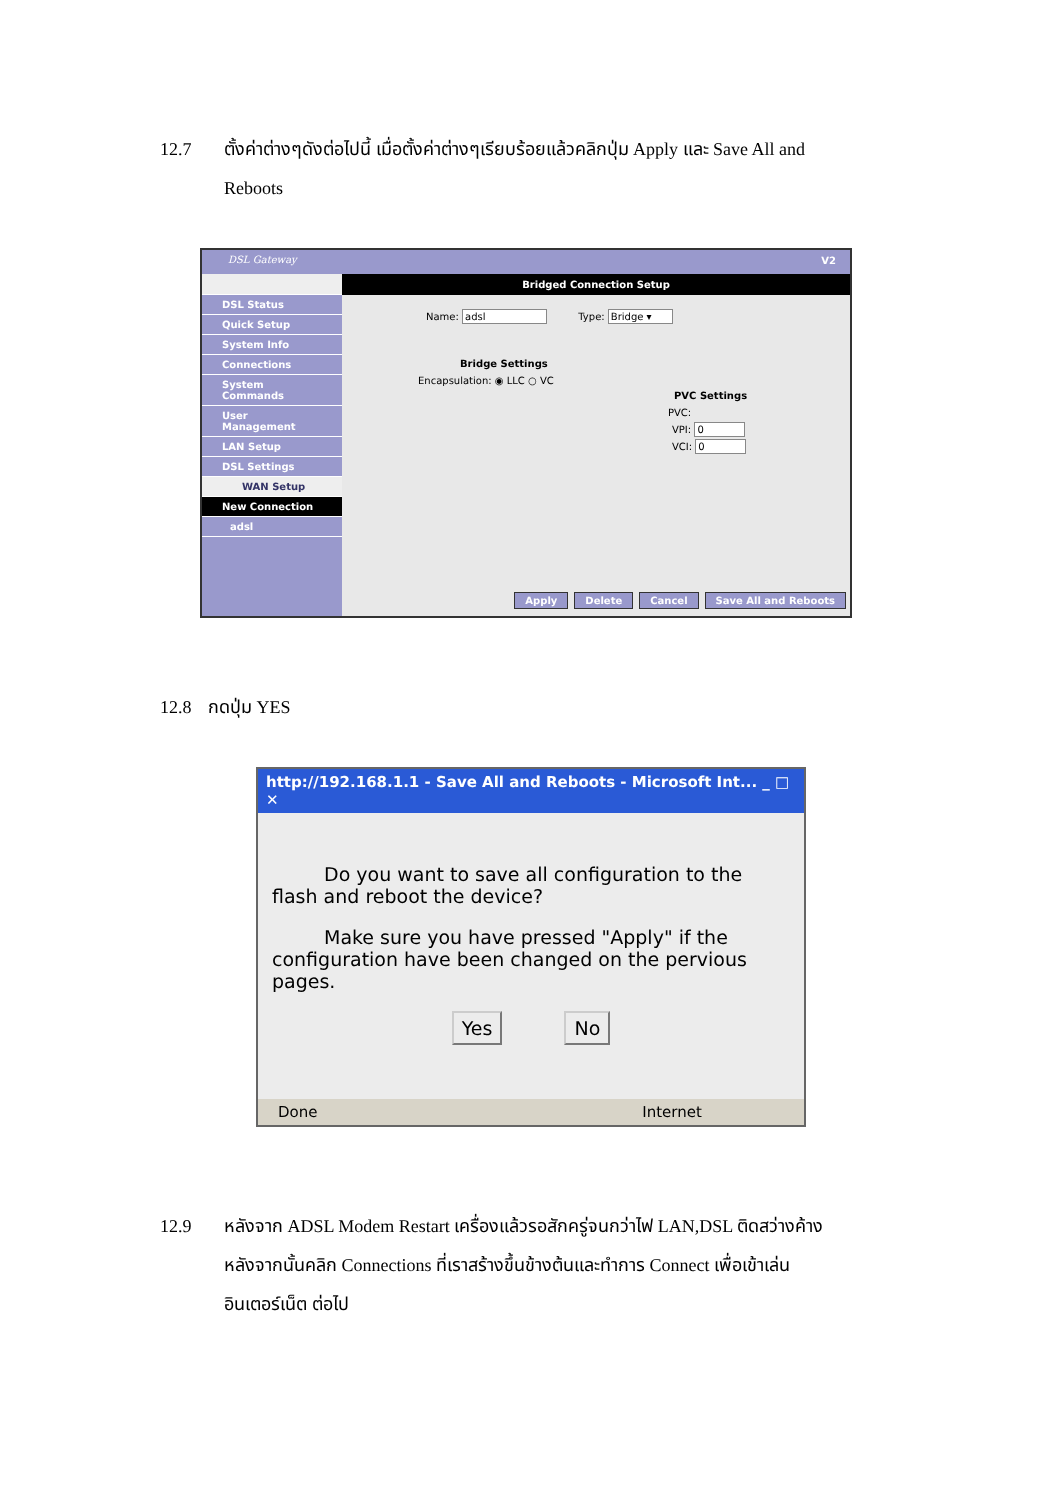12.7 ตั้งค่าต่างๆดังต่อไปนี้ เมื่อตั้งค่าต่างๆเรียบร้อยแล้วคลิกปุ่ม Apply และ Save All and
Reboots
DSL Gateway V2
DSL Status
Quick Setup
System Info
Connections
System Commands
User Management
LAN Setup
DSL Settings
WAN Setup
New Connection
adsl
Bridged Connection Setup
Name: adsl Type: Bridge ▾
Bridge Settings
Encapsulation: ◉ LLC ○ VC
PVC Settings
PVC:
VPI: 0
VCI: 0
Apply Delete Cancel Save All and Reboots
12.8 กดปุ่ม YES
http://192.168.1.1 - Save All and Reboots - Microsoft Int... _ □ ✕
Do you want to save all configuration to the flash and reboot the device?
Make sure you have pressed "Apply" if the configuration have been changed on the pervious pages.
Yes No
Done Internet
12.9 หลังจาก ADSL Modem Restart เครื่องแล้วรอสักครู่จนกว่าไฟ LAN,DSL ติดสว่างค้าง
หลังจากนั้นคลิก Connections ที่เราสร้างขึ้นข้างต้นและทำการ Connect เพื่อเข้าเล่น
อินเตอร์เน็ต ต่อไป